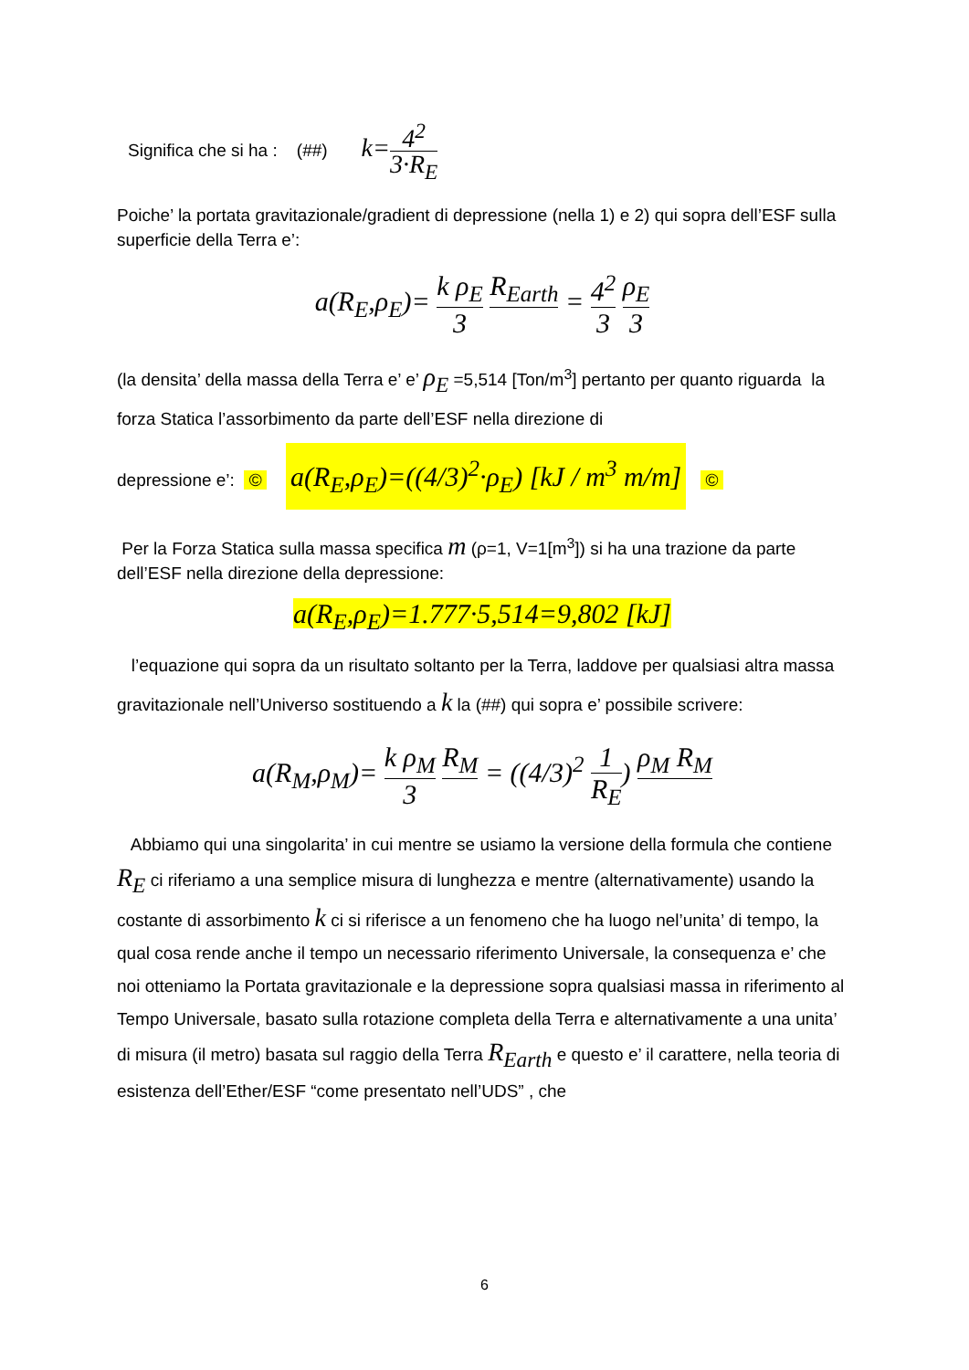Significa che si ha : (##) k=4<sup>2</sup> 3·R<sub>E</sub>
Poiche’ la portata gravitazionale/gradient di depressione (nella 1) e 2) qui sopra dell’ESF sulla superficie della Terra e’:
a(R<sub>E</sub>,ρ<sub>E</sub>)= k ρ<sub>E</sub> 3 R<sub>Earth</sub> = 4<sup>2</sup> 3 ρ<sub>E</sub> 3
(la densita’ della massa della Terra e’ e’ ρ<sub>E</sub> =5,514 [Ton/m<sup>3</sup>] pertanto per quanto riguarda la forza Statica l’assorbimento da parte dell’ESF nella direzione di
depressione e’: © a(R<sub>E</sub>,ρ<sub>E</sub>)=((4/3)<sup>2</sup>·ρ<sub>E</sub>) [kJ / m<sup>3</sup> m/m] ©
Per la Forza Statica sulla massa specifica m (ρ=1, V=1[m<sup>3</sup>]) si ha una trazione da parte dell’ESF nella direzione della depressione:
a(R<sub>E</sub>,ρ<sub>E</sub>)=1.777·5,514=9,802 [kJ]
l’equazione qui sopra da un risultato soltanto per la Terra, laddove per qualsiasi altra massa gravitazionale nell’Universo sostituendo a k la (##) qui sopra e’ possibile scrivere:
a(R<sub>M</sub>,ρ<sub>M</sub>)= k ρ<sub>M</sub> 3 R<sub>M</sub> = ((4/3)<sup>2</sup> 1 R<sub>E</sub>) ρ<sub>M</sub> R<sub>M</sub>
Abbiamo qui una singolarita’ in cui mentre se usiamo la versione della formula che contiene R<sub>E</sub> ci riferiamo a una semplice misura di lunghezza e mentre (alternativamente) usando la costante di assorbimento k ci si riferisce a un fenomeno che ha luogo nel’unita’ di tempo, la qual cosa rende anche il tempo un necessario riferimento Universale, la consequenza e’ che noi otteniamo la Portata gravitazionale e la depressione sopra qualsiasi massa in riferimento al Tempo Universale, basato sulla rotazione completa della Terra e alternativamente a una unita’ di misura (il metro) basata sul raggio della Terra R<sub>Earth</sub> e questo e’ il carattere, nella teoria di esistenza dell’Ether/ESF “come presentato nell’UDS” , che
6